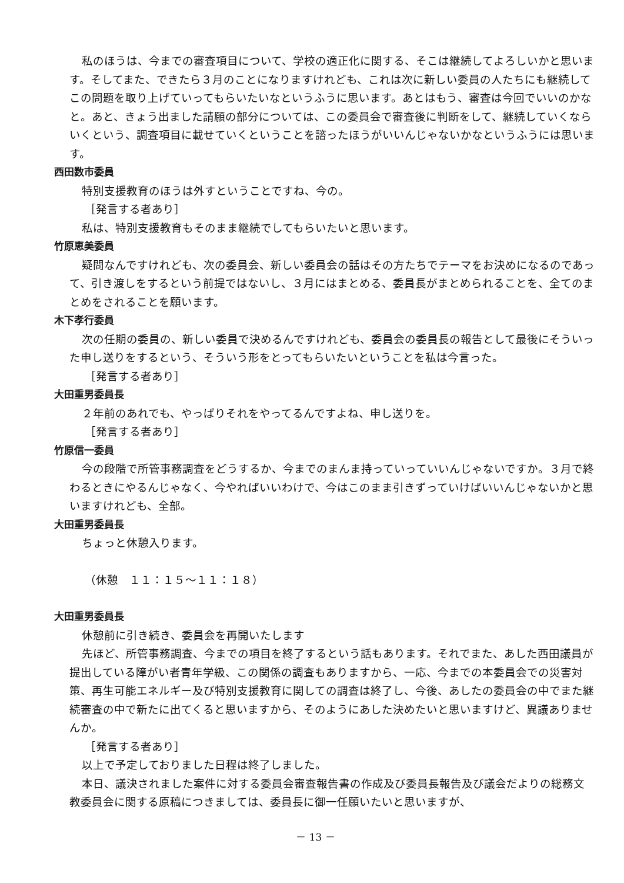私のほうは、今までの審査項目について、学校の適正化に関する、そこは継続してよろしいかと思います。そしてまた、できたら３月のことになりますけれども、これは次に新しい委員の人たちにも継続してこの問題を取り上げていってもらいたいなというふうに思います。あとはもう、審査は今回でいいのかなと。あと、きょう出ました請願の部分については、この委員会で審査後に判断をして、継続していくならいくという、調査項目に載せていくということを諮ったほうがいいんじゃないかなというふうには思います。
西田数市委員
特別支援教育のほうは外すということですね、今の。
［発言する者あり］
私は、特別支援教育もそのまま継続でしてもらいたいと思います。
竹原恵美委員
疑問なんですけれども、次の委員会、新しい委員会の話はその方たちでテーマをお決めになるのであって、引き渡しをするという前提ではないし、３月にはまとめる、委員長がまとめられることを、全てのまとめをされることを願います。
木下孝行委員
次の任期の委員の、新しい委員で決めるんですけれども、委員会の委員長の報告として最後にそういった申し送りをするという、そういう形をとってもらいたいということを私は今言った。
［発言する者あり］
大田重男委員長
２年前のあれでも、やっぱりそれをやってるんですよね、申し送りを。
［発言する者あり］
竹原信一委員
今の段階で所管事務調査をどうするか、今までのまんま持っていっていいんじゃないですか。３月で終わるときにやるんじゃなく、今やればいいわけで、今はこのまま引きずっていけばいいんじゃないかと思いますけれども、全部。
大田重男委員長
ちょっと休憩入ります。
（休憩　１１：１５～１１：１８）
大田重男委員長
休憩前に引き続き、委員会を再開いたします
先ほど、所管事務調査、今までの項目を終了するという話もあります。それでまた、あした西田議員が提出している障がい者青年学級、この関係の調査もありますから、一応、今までの本委員会での災害対策、再生可能エネルギー及び特別支援教育に関しての調査は終了し、今後、あしたの委員会の中でまた継続審査の中で新たに出てくると思いますから、そのようにあした決めたいと思いますけど、異議ありませんか。
［発言する者あり］
以上で予定しておりました日程は終了しました。
本日、議決されました案件に対する委員会審査報告書の作成及び委員長報告及び議会だよりの総務文教委員会に関する原稿につきましては、委員長に御一任願いたいと思いますが、
－ 13 －